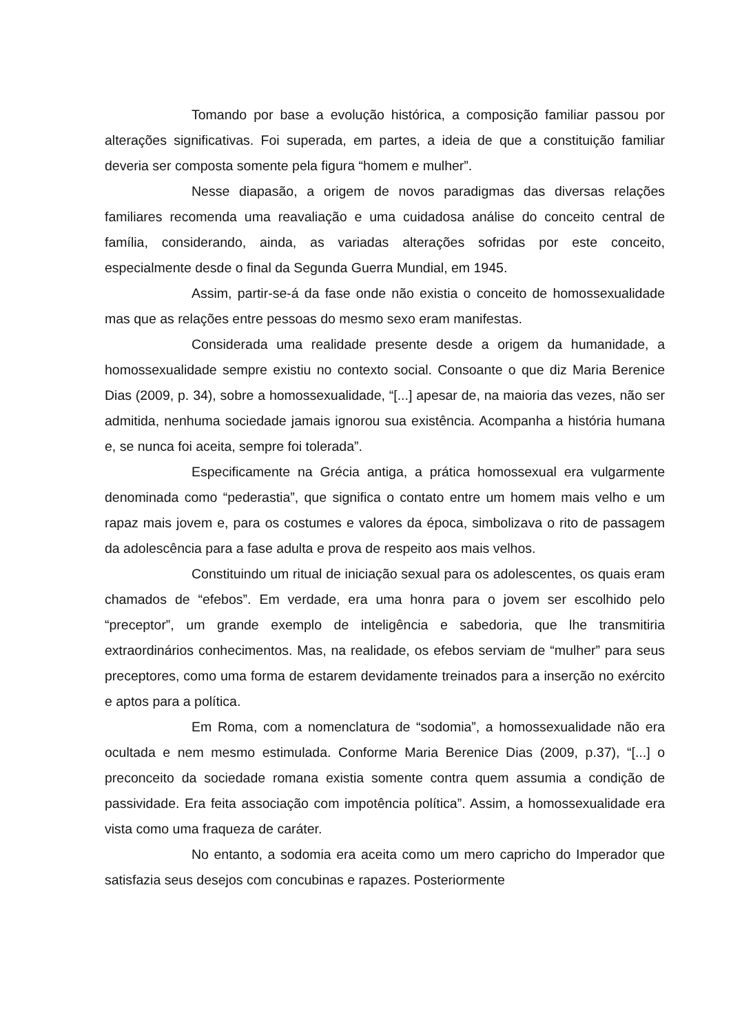Tomando por base a evolução histórica, a composição familiar passou por alterações significativas. Foi superada, em partes, a ideia de que a constituição familiar deveria ser composta somente pela figura “homem e mulher”.
Nesse diapasão, a origem de novos paradigmas das diversas relações familiares recomenda uma reavaliação e uma cuidadosa análise do conceito central de família, considerando, ainda, as variadas alterações sofridas por este conceito, especialmente desde o final da Segunda Guerra Mundial, em 1945.
Assim, partir-se-á da fase onde não existia o conceito de homossexualidade mas que as relações entre pessoas do mesmo sexo eram manifestas.
Considerada uma realidade presente desde a origem da humanidade, a homossexualidade sempre existiu no contexto social. Consoante o que diz Maria Berenice Dias (2009, p. 34), sobre a homossexualidade, “[...] apesar de, na maioria das vezes, não ser admitida, nenhuma sociedade jamais ignorou sua existência. Acompanha a história humana e, se nunca foi aceita, sempre foi tolerada”.
Especificamente na Grécia antiga, a prática homossexual era vulgarmente denominada como “pederastia”, que significa o contato entre um homem mais velho e um rapaz mais jovem e, para os costumes e valores da época, simbolizava o rito de passagem da adolescência para a fase adulta e prova de respeito aos mais velhos.
Constituindo um ritual de iniciação sexual para os adolescentes, os quais eram chamados de “efebos”. Em verdade, era uma honra para o jovem ser escolhido pelo “preceptor”, um grande exemplo de inteligência e sabedoria, que lhe transmitiria extraordinários conhecimentos. Mas, na realidade, os efebos serviam de “mulher” para seus preceptores, como uma forma de estarem devidamente treinados para a inserção no exército e aptos para a política.
Em Roma, com a nomenclatura de “sodomia”, a homossexualidade não era ocultada e nem mesmo estimulada. Conforme Maria Berenice Dias (2009, p.37), “[...] o preconceito da sociedade romana existia somente contra quem assumia a condição de passividade. Era feita associação com impotência política”. Assim, a homossexualidade era vista como uma fraqueza de caráter.
No entanto, a sodomia era aceita como um mero capricho do Imperador que satisfazia seus desejos com concubinas e rapazes. Posteriormente